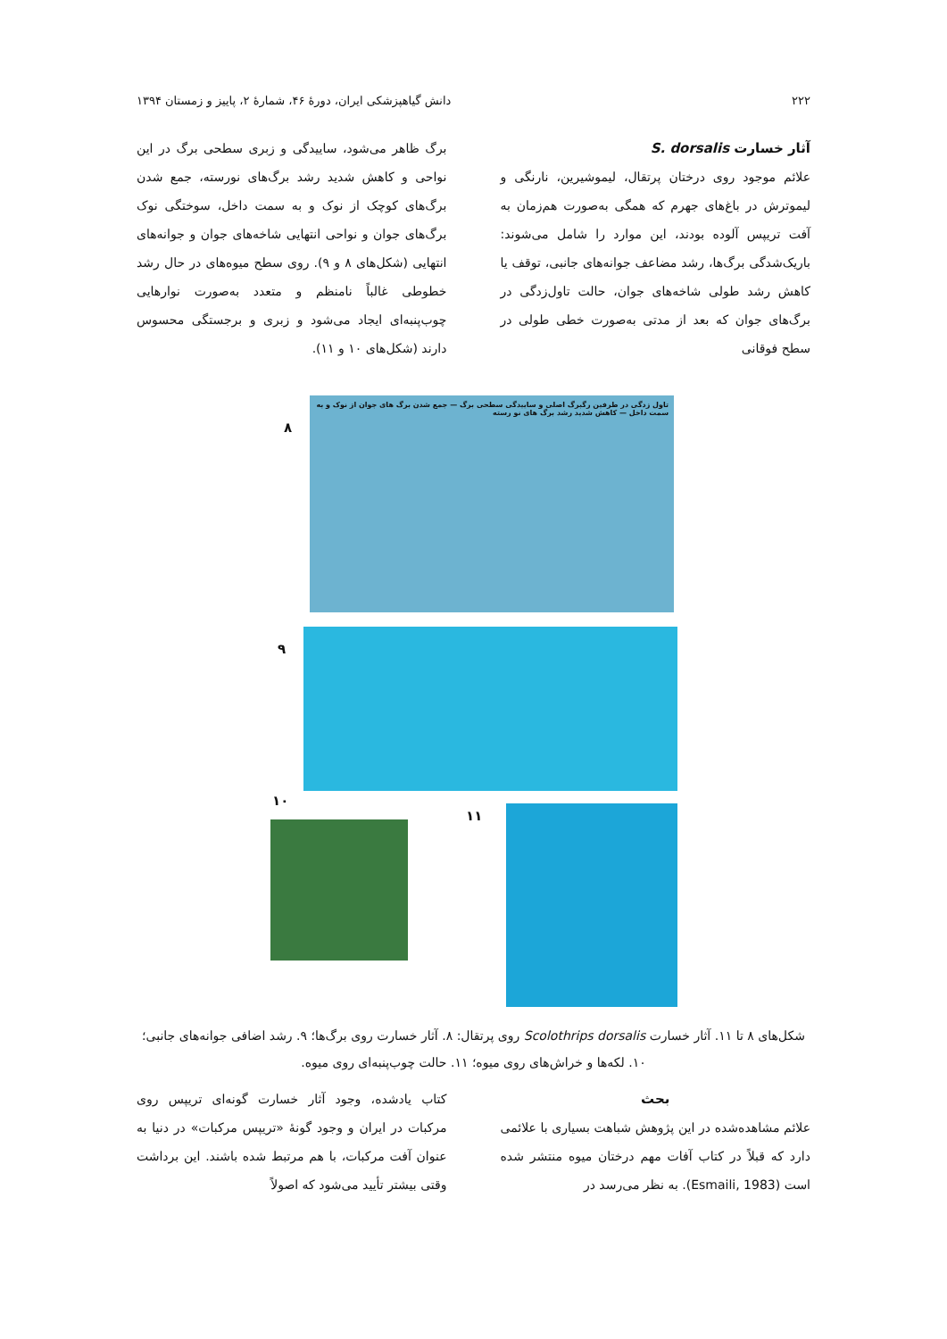۲۲۲ دانش گیاهپزشکی ایران، دورهٔ ۴۶، شمارهٔ ۲، پاییز و زمستان ۱۳۹۴
آثار خسارت S. dorsalis
علائم موجود روی درختان پرتقال، لیموشیرین، نارنگی و لیموترش در باغ‌های جهرم که همگی به‌صورت هم‌زمان به آفت تریپس آلوده بودند، این موارد را شامل می‌شوند: باریک‌شدگی برگ‌ها، رشد مضاعف جوانه‌های جانبی، توقف یا کاهش رشد طولی شاخه‌های جوان، حالت تاول‌زدگی در برگ‌های جوان که بعد از مدتی به‌صورت خطی طولی در سطح فوقانی
برگ ظاهر می‌شود، ساییدگی و زبری سطحی برگ در این نواحی و کاهش شدید رشد برگ‌های نورسته، جمع شدن برگ‌های کوچک از نوک و به سمت داخل، سوختگی نوک برگ‌های جوان و نواحی انتهایی شاخه‌های جوان و جوانه‌های انتهایی (شکل‌های ۸ و ۹). روی سطح میوه‌های در حال رشد خطوطی غالباً نامنظم و متعدد به‌صورت نوارهایی چوب‌پنبه‌ای ایجاد می‌شود و زبری و برجستگی محسوس دارند (شکل‌های ۱۰ و ۱۱).
تاول زدگی در طرفین رگبرگ اصلی و ساییدگی سطحی برگ — جمع شدن برگ های جوان از نوک و به سمت داخل — کاهش شدید رشد برگ های نو رسته
۸
۹
۱۰
۱۱
شکل‌های ۸ تا ۱۱. آثار خسارت Scolothrips dorsalis روی پرتقال: ۸. آثار خسارت روی برگ‌ها؛ ۹. رشد اضافی جوانه‌های جانبی؛ ۱۰. لکه‌ها و خراش‌های روی میوه؛ ۱۱. حالت چوب‌پنبه‌ای روی میوه.
بحث
علائم مشاهده‌شده در این پژوهش شباهت بسیاری با علائمی دارد که قبلاً در کتاب آفات مهم درختان میوه منتشر شده است (Esmaili, 1983). به نظر می‌رسد در
کتاب یادشده، وجود آثار خسارت گونه‌ای تریپس روی مرکبات در ایران و وجود گونهٔ «تریپس مرکبات» در دنیا به عنوان آفت مرکبات، با هم مرتبط شده باشند. این برداشت وقتی بیشتر تأیید می‌شود که اصولاً